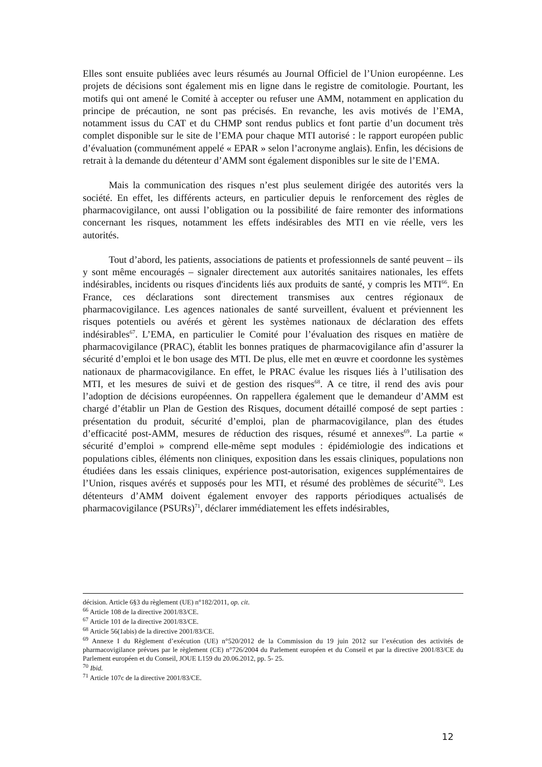Elles sont ensuite publiées avec leurs résumés au Journal Officiel de l’Union européenne. Les projets de décisions sont également mis en ligne dans le registre de comitologie. Pourtant, les motifs qui ont amené le Comité à accepter ou refuser une AMM, notamment en application du principe de précaution, ne sont pas précisés. En revanche, les avis motivés de l’EMA, notamment issus du CAT et du CHMP sont rendus publics et font partie d’un document très complet disponible sur le site de l’EMA pour chaque MTI autorisé : le rapport européen public d’évaluation (communément appelé « EPAR » selon l’acronyme anglais). Enfin, les décisions de retrait à la demande du détenteur d’AMM sont également disponibles sur le site de l’EMA.
Mais la communication des risques n’est plus seulement dirigée des autorités vers la société. En effet, les différents acteurs, en particulier depuis le renforcement des règles de pharmacovigilance, ont aussi l’obligation ou la possibilité de faire remonter des informations concernant les risques, notamment les effets indésirables des MTI en vie réelle, vers les autorités.
Tout d’abord, les patients, associations de patients et professionnels de santé peuvent – ils y sont même encouragés – signaler directement aux autorités sanitaires nationales, les effets indésirables, incidents ou risques d'incidents liés aux produits de santé, y compris les MTI<sup>66</sup>. En France, ces déclarations sont directement transmises aux centres régionaux de pharmacovigilance. Les agences nationales de santé surveillent, évaluent et préviennent les risques potentiels ou avérés et gèrent les systèmes nationaux de déclaration des effets indésirables<sup>67</sup>. L’EMA, en particulier le Comité pour l’évaluation des risques en matière de pharmacovigilance (PRAC), établit les bonnes pratiques de pharmacovigilance afin d’assurer la sécurité d’emploi et le bon usage des MTI. De plus, elle met en œuvre et coordonne les systèmes nationaux de pharmacovigilance. En effet, le PRAC évalue les risques liés à l’utilisation des MTI, et les mesures de suivi et de gestion des risques<sup>68</sup>. A ce titre, il rend des avis pour l’adoption de décisions européennes. On rappellera également que le demandeur d’AMM est chargé d’établir un Plan de Gestion des Risques, document détaillé composé de sept parties : présentation du produit, sécurité d’emploi, plan de pharmacovigilance, plan des études d’efficacité post-AMM, mesures de réduction des risques, résumé et annexes<sup>69</sup>. La partie « sécurité d’emploi » comprend elle-même sept modules : épidémiologie des indications et populations cibles, éléments non cliniques, exposition dans les essais cliniques, populations non étudiées dans les essais cliniques, expérience post-autorisation, exigences supplémentaires de l’Union, risques avérés et supposés pour les MTI, et résumé des problèmes de sécurité<sup>70</sup>. Les détenteurs d’AMM doivent également envoyer des rapports périodiques actualisés de pharmacovigilance (PSURs)<sup>71</sup>, déclarer immédiatement les effets indésirables,
décision. Article 6§3 du règlement (UE) n°182/2011, op. cit.
<sup>66</sup> Article 108 de la directive 2001/83/CE.
<sup>67</sup> Article 101 de la directive 2001/83/CE.
<sup>68</sup> Article 56(1abis) de la directive 2001/83/CE.
<sup>69</sup> Annexe I du Règlement d’exécution (UE) n°520/2012 de la Commission du 19 juin 2012 sur l’exécution des activités de pharmacovigilance prévues par le règlement (CE) n°726/2004 du Parlement européen et du Conseil et par la directive 2001/83/CE du Parlement européen et du Conseil, JOUE L159 du 20.06.2012, pp. 5- 25.
<sup>70</sup> Ibid.
<sup>71</sup> Article 107c de la directive 2001/83/CE.
12